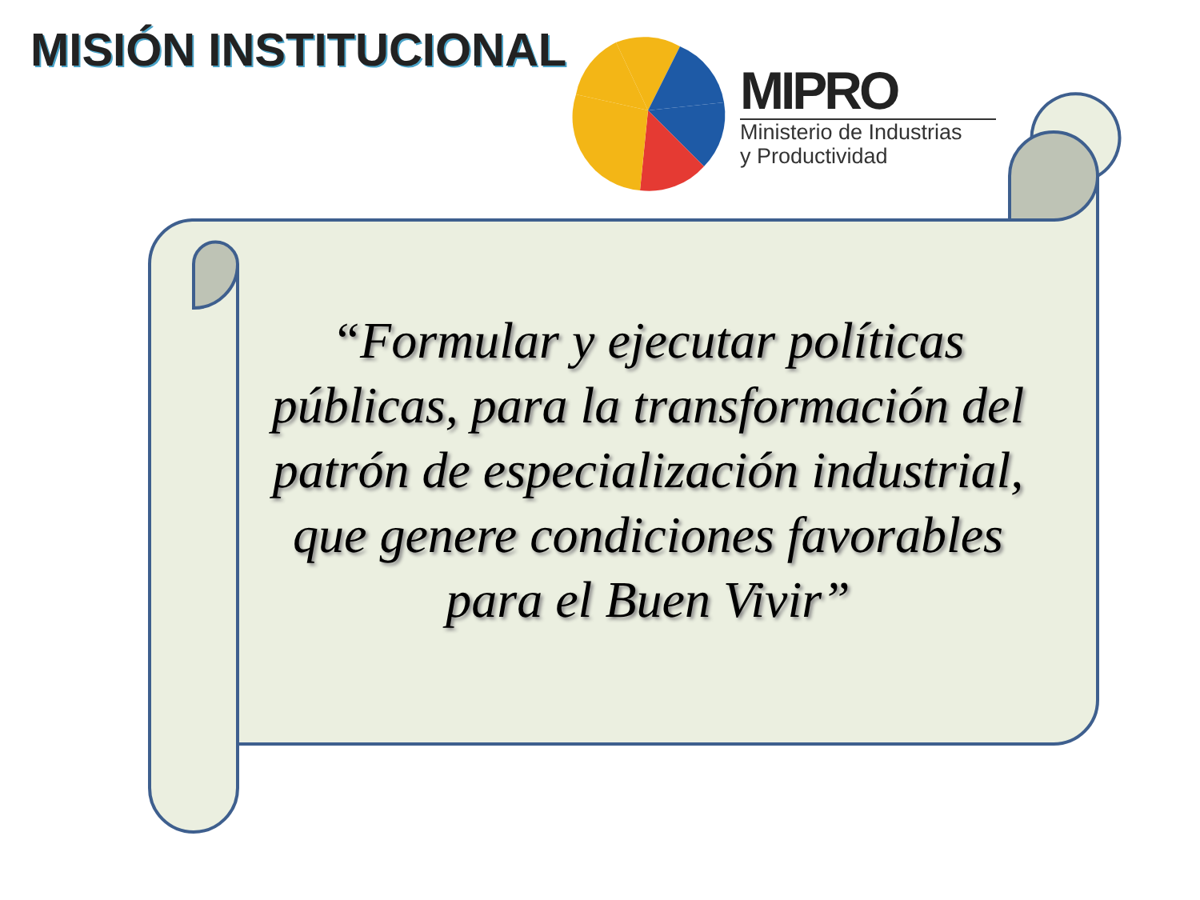MISIÓN INSTITUCIONAL
MIPRO
Ministerio de Industrias
y Productividad
“Formular y ejecutar políticas públicas, para la transformación del patrón de especialización industrial, que genere condiciones favorables para el Buen Vivir”